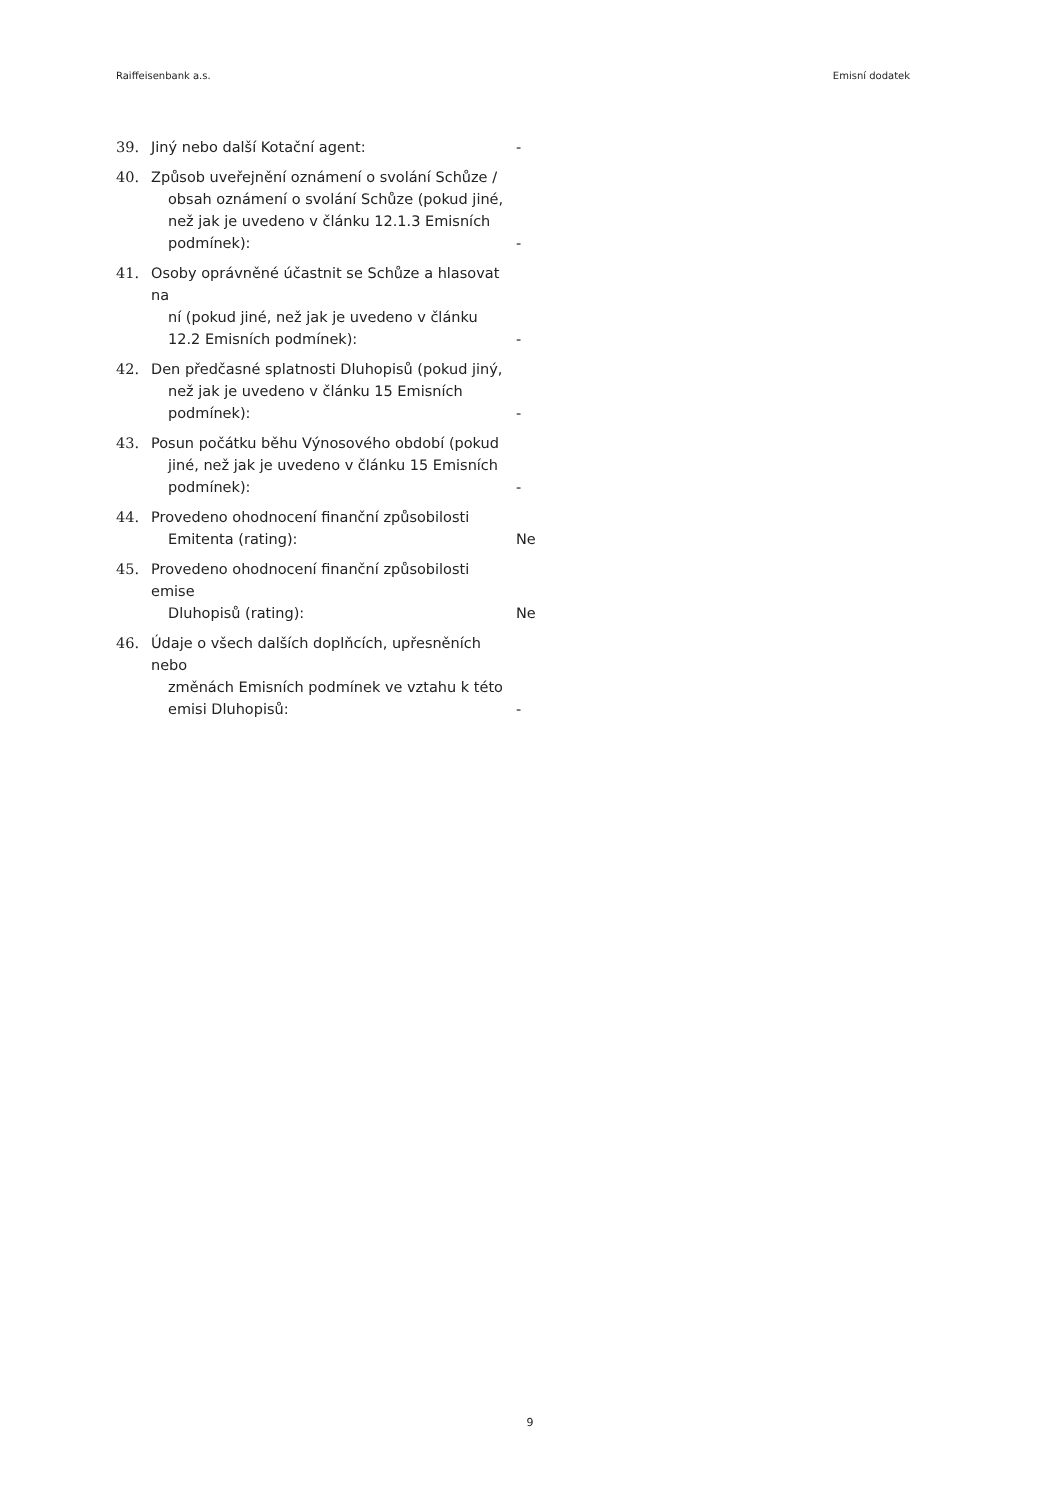Raiffeisenbank a.s. Emisní dodatek
39. Jiný nebo další Kotační agent: -
40. Způsob uveřejnění oznámení o svolání Schůze /
obsah oznámení o svolání Schůze (pokud jiné, než jak je uvedeno v článku 12.1.3 Emisních podmínek):
-
41. Osoby oprávněné účastnit se Schůze a hlasovat na
ní (pokud jiné, než jak je uvedeno v článku 12.2 Emisních podmínek):
-
42. Den předčasné splatnosti Dluhopisů (pokud jiný,
než jak je uvedeno v článku 15 Emisních podmínek):
-
43. Posun počátku běhu Výnosového období (pokud
jiné, než jak je uvedeno v článku 15 Emisních podmínek):
-
44. Provedeno ohodnocení finanční způsobilosti
Emitenta (rating):
Ne
45. Provedeno ohodnocení finanční způsobilosti emise
Dluhopisů (rating):
Ne
46. Údaje o všech dalších doplňcích, upřesněních nebo
změnách Emisních podmínek ve vztahu k této emisi Dluhopisů:
-
9